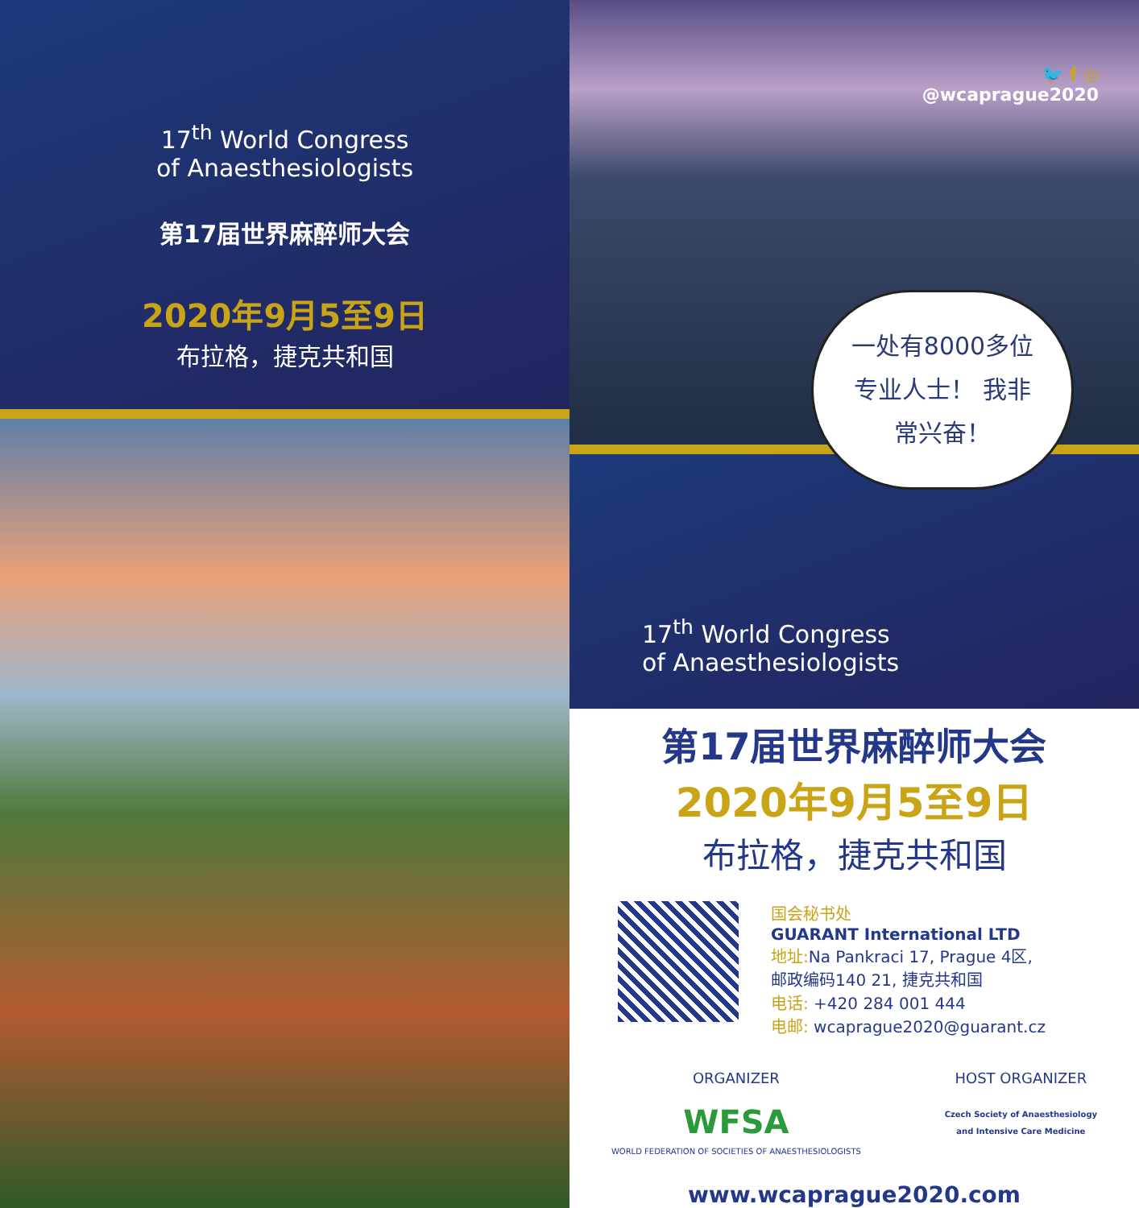17<sup>th</sup> World Congress
of Anaesthesiologists
第17届世界麻醉师大会
2020年9月5至9日
布拉格，捷克共和国
🐦 f ◎
@wcaprague2020
一处有8000多位
专业人士！ 我非
常兴奋！
17<sup>th</sup> World Congress
of Anaesthesiologists
第17届世界麻醉师大会
2020年9月5至9日
布拉格，捷克共和国
国会秘书处
GUARANT International LTD
地址: Na Pankraci 17, Prague 4区,
邮政编码140 21, 捷克共和国
电话: +420 284 001 444
电邮: wcaprague2020@guarant.cz
ORGANIZER
WFSA
WORLD FEDERATION OF SOCIETIES OF ANAESTHESIOLOGISTS
HOST ORGANIZER
Czech Society of Anaesthesiology
and Intensive Care Medicine
www.wcaprague2020.com